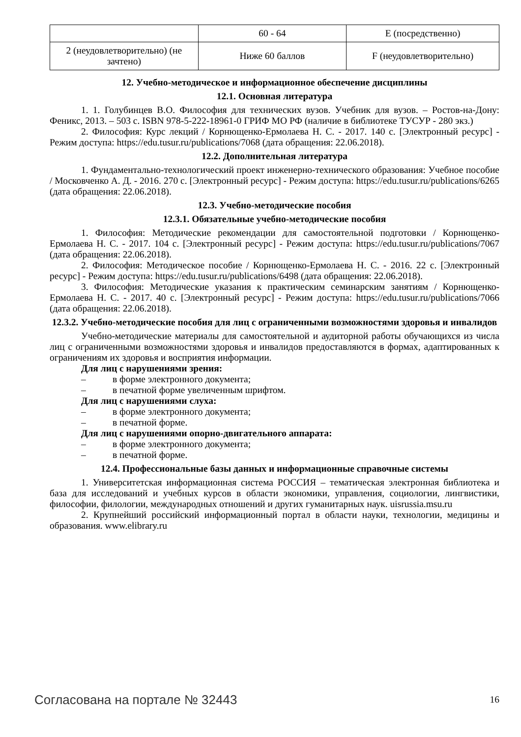| | 60 - 64 | E (посредственно) |
| 2 (неудовлетворительно) (не зачтено) | Ниже 60 баллов | F (неудовлетворительно) |
12. Учебно-методическое и информационное обеспечение дисциплины
12.1. Основная литература
1. 1. Голубинцев В.О. Философия для технических вузов. Учебник для вузов. – Ростов-на-Дону: Феникс, 2013. – 503 с. ISBN 978-5-222-18961-0 ГРИФ МО РФ (наличие в библиотеке ТУСУР - 280 экз.)
2. Философия: Курс лекций / Корнющенко-Ермолаева Н. С. - 2017. 140 с. [Электронный ресурс] - Режим доступа: https://edu.tusur.ru/publications/7068 (дата обращения: 22.06.2018).
12.2. Дополнительная литература
1. Фундаментально-технологический проект инженерно-технического образования: Учебное пособие / Московченко А. Д. - 2016. 270 с. [Электронный ресурс] - Режим доступа: https://edu.tusur.ru/publications/6265 (дата обращения: 22.06.2018).
12.3. Учебно-методические пособия
12.3.1. Обязательные учебно-методические пособия
1. Философия: Методические рекомендации для самостоятельной подготовки / Корнющенко-Ермолаева Н. С. - 2017. 104 с. [Электронный ресурс] - Режим доступа: https://edu.tusur.ru/publications/7067 (дата обращения: 22.06.2018).
2. Философия: Методическое пособие / Корнющенко-Ермолаева Н. С. - 2016. 22 с. [Электронный ресурс] - Режим доступа: https://edu.tusur.ru/publications/6498 (дата обращения: 22.06.2018).
3. Философия: Методические указания к практическим семинарским занятиям / Корнющенко-Ермолаева Н. С. - 2017. 40 с. [Электронный ресурс] - Режим доступа: https://edu.tusur.ru/publications/7066 (дата обращения: 22.06.2018).
12.3.2. Учебно-методические пособия для лиц с ограниченными возможностями здоровья и инвалидов
Учебно-методические материалы для самостоятельной и аудиторной работы обучающихся из числа лиц с ограниченными возможностями здоровья и инвалидов предоставляются в формах, адаптированных к ограничениям их здоровья и восприятия информации.
Для лиц с нарушениями зрения:
– в форме электронного документа;
– в печатной форме увеличенным шрифтом.
Для лиц с нарушениями слуха:
– в форме электронного документа;
– в печатной форме.
Для лиц с нарушениями опорно-двигательного аппарата:
– в форме электронного документа;
– в печатной форме.
12.4. Профессиональные базы данных и информационные справочные системы
1. Университетская информационная система РОССИЯ – тематическая электронная библиотека и база для исследований и учебных курсов в области экономики, управления, социологии, лингвистики, философии, филологии, международных отношений и других гуманитарных наук. uisrussia.msu.ru
2. Крупнейший российский информационный портал в области науки, технологии, медицины и образования. www.elibrary.ru
Согласована на портале № 32443 16